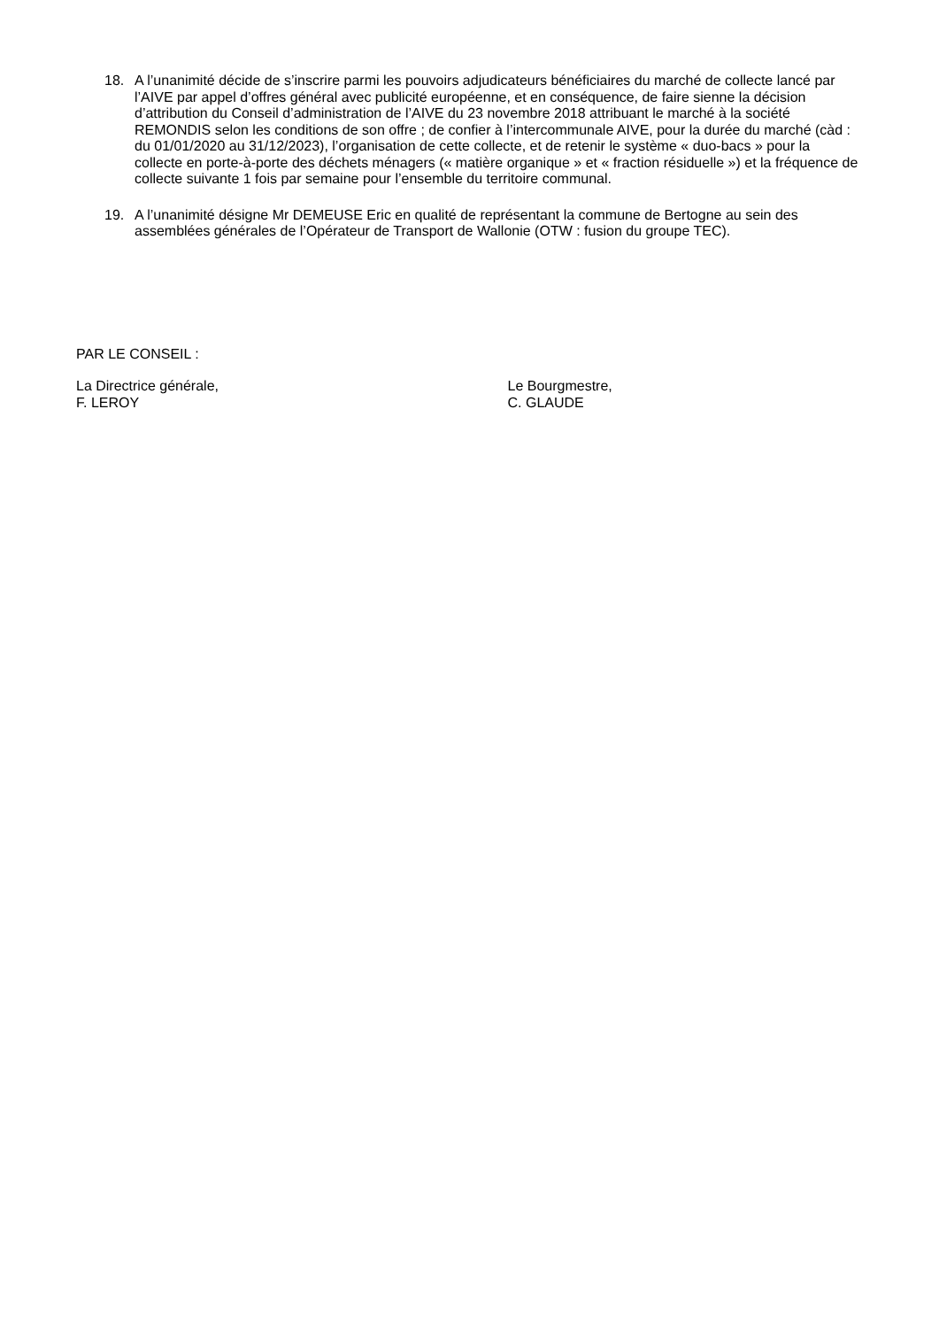18.
A l’unanimité décide de s’inscrire parmi les pouvoirs adjudicateurs bénéficiaires du marché de collecte lancé par l’AIVE par appel d’offres général avec publicité européenne, et en conséquence, de faire sienne la décision d’attribution du Conseil d’administration de l’AIVE du 23 novembre 2018 attribuant le marché à la société REMONDIS selon les conditions de son offre ; de confier à l’intercommunale AIVE, pour la durée du marché (càd : du 01/01/2020 au 31/12/2023), l’organisation de cette collecte, et de retenir le système « duo-bacs » pour la collecte en porte-à-porte des déchets ménagers (« matière organique » et « fraction résiduelle ») et la fréquence de collecte suivante 1 fois par semaine pour l’ensemble du territoire communal.
19.
A l’unanimité désigne Mr DEMEUSE Eric en qualité de représentant la commune de Bertogne au sein des assemblées générales de l’Opérateur de Transport de Wallonie (OTW : fusion du groupe TEC).
PAR LE CONSEIL :
La Directrice générale,
F. LEROY
Le Bourgmestre,
C. GLAUDE